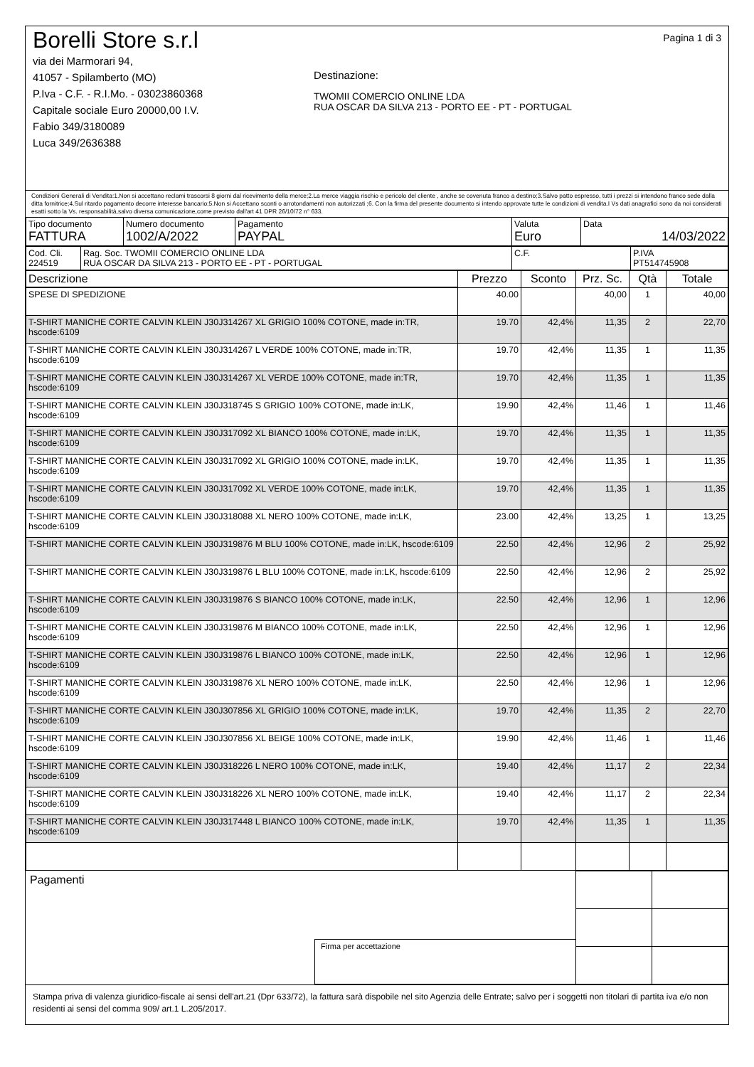Borelli Store s.r.l
via dei Marmorari 94,
41057 - Spilamberto (MO)
P.Iva - C.F. - R.I.Mo. - 03023860368
Capitale sociale Euro 20000,00 I.V.
Fabio 349/3180089
Luca 349/2636388
Destinazione:
TWOMII COMERCIO ONLINE LDA
RUA OSCAR DA SILVA 213 - PORTO EE - PT - PORTUGAL
Pagina 1 di 3
Condizioni Generali di Vendita:1.Non si accettano reclami trascorsi 8 giorni dal ricevimento della merce;2.La merce viaggia rischio e pericolo del cliente , anche se covenuta franco a destino;3.Salvo patto espresso, tutti i prezzi si intendono franco sede dalla ditta fornitrice;4.Sul ritardo pagamento decorre interesse bancario;5.Non si Accettano sconti o arrotondamenti non autorizzati ;6. Con la firma del presente documento si intendo approvate tutte le condizioni di vendita.I Vs dati anagrafici sono da noi considerati esatti sotto la Vs. responsabilità,salvo diversa comunicazione,come previsto dall'art 41 DPR 26/10/72 n° 633.
| Tipo documento FATTURA | Numero documento 1002/A/2022 | Pagamento PAYPAL | Valuta Euro | Data 14/03/2022 |
| Cod. Cli. 224519 | Rag. Soc. TWOMII COMERCIO ONLINE LDA RUA OSCAR DA SILVA 213 - PORTO EE - PT - PORTUGAL | C.F. | P.IVA PT514745908 |
| Descrizione | Prezzo | Sconto | Prz. Sc. | Qtà | Totale |
| --- | --- | --- | --- | --- | --- |
| SPESE DI SPEDIZIONE | 40.00 | | 40,00 | 1 | 40,00 |
| T-SHIRT MANICHE CORTE CALVIN KLEIN J30J314267 XL GRIGIO 100% COTONE, made in:TR, hscode:6109 | 19.70 | 42,4% | 11,35 | 2 | 22,70 |
| T-SHIRT MANICHE CORTE CALVIN KLEIN J30J314267 L VERDE 100% COTONE, made in:TR, hscode:6109 | 19.70 | 42,4% | 11,35 | 1 | 11,35 |
| T-SHIRT MANICHE CORTE CALVIN KLEIN J30J314267 XL VERDE 100% COTONE, made in:TR, hscode:6109 | 19.70 | 42,4% | 11,35 | 1 | 11,35 |
| T-SHIRT MANICHE CORTE CALVIN KLEIN J30J318745 S GRIGIO 100% COTONE, made in:LK, hscode:6109 | 19.90 | 42,4% | 11,46 | 1 | 11,46 |
| T-SHIRT MANICHE CORTE CALVIN KLEIN J30J317092 XL BIANCO 100% COTONE, made in:LK, hscode:6109 | 19.70 | 42,4% | 11,35 | 1 | 11,35 |
| T-SHIRT MANICHE CORTE CALVIN KLEIN J30J317092 XL GRIGIO 100% COTONE, made in:LK, hscode:6109 | 19.70 | 42,4% | 11,35 | 1 | 11,35 |
| T-SHIRT MANICHE CORTE CALVIN KLEIN J30J317092 XL VERDE 100% COTONE, made in:LK, hscode:6109 | 19.70 | 42,4% | 11,35 | 1 | 11,35 |
| T-SHIRT MANICHE CORTE CALVIN KLEIN J30J318088 XL NERO 100% COTONE, made in:LK, hscode:6109 | 23.00 | 42,4% | 13,25 | 1 | 13,25 |
| T-SHIRT MANICHE CORTE CALVIN KLEIN J30J319876 M BLU 100% COTONE, made in:LK, hscode:6109 | 22.50 | 42,4% | 12,96 | 2 | 25,92 |
| T-SHIRT MANICHE CORTE CALVIN KLEIN J30J319876 L BLU 100% COTONE, made in:LK, hscode:6109 | 22.50 | 42,4% | 12,96 | 2 | 25,92 |
| T-SHIRT MANICHE CORTE CALVIN KLEIN J30J319876 S BIANCO 100% COTONE, made in:LK, hscode:6109 | 22.50 | 42,4% | 12,96 | 1 | 12,96 |
| T-SHIRT MANICHE CORTE CALVIN KLEIN J30J319876 M BIANCO 100% COTONE, made in:LK, hscode:6109 | 22.50 | 42,4% | 12,96 | 1 | 12,96 |
| T-SHIRT MANICHE CORTE CALVIN KLEIN J30J319876 L BIANCO 100% COTONE, made in:LK, hscode:6109 | 22.50 | 42,4% | 12,96 | 1 | 12,96 |
| T-SHIRT MANICHE CORTE CALVIN KLEIN J30J319876 XL NERO 100% COTONE, made in:LK, hscode:6109 | 22.50 | 42,4% | 12,96 | 1 | 12,96 |
| T-SHIRT MANICHE CORTE CALVIN KLEIN J30J307856 XL GRIGIO 100% COTONE, made in:LK, hscode:6109 | 19.70 | 42,4% | 11,35 | 2 | 22,70 |
| T-SHIRT MANICHE CORTE CALVIN KLEIN J30J307856 XL BEIGE 100% COTONE, made in:LK, hscode:6109 | 19.90 | 42,4% | 11,46 | 1 | 11,46 |
| T-SHIRT MANICHE CORTE CALVIN KLEIN J30J318226 L NERO 100% COTONE, made in:LK, hscode:6109 | 19.40 | 42,4% | 11,17 | 2 | 22,34 |
| T-SHIRT MANICHE CORTE CALVIN KLEIN J30J318226 XL NERO 100% COTONE, made in:LK, hscode:6109 | 19.40 | 42,4% | 11,17 | 2 | 22,34 |
| T-SHIRT MANICHE CORTE CALVIN KLEIN J30J317448 L BIANCO 100% COTONE, made in:LK, hscode:6109 | 19.70 | 42,4% | 11,35 | 1 | 11,35 |
Pagamenti
Firma per accettazione
Stampa priva di valenza giuridico-fiscale ai sensi dell'art.21 (Dpr 633/72), la fattura sarà dispobile nel sito Agenzia delle Entrate; salvo per i soggetti non titolari di partita iva e/o non residenti ai sensi del comma 909/ art.1 L.205/2017.